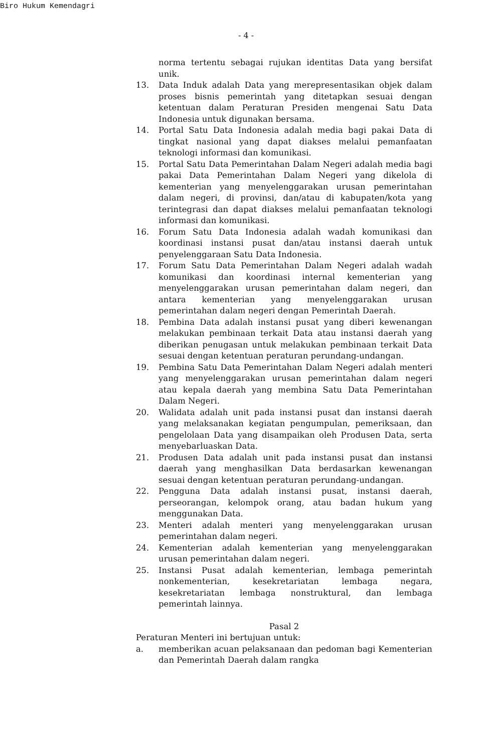Biro Hukum Kemendagri
- 4 -
norma tertentu sebagai rujukan identitas Data yang bersifat unik.
13. Data Induk adalah Data yang merepresentasikan objek dalam proses bisnis pemerintah yang ditetapkan sesuai dengan ketentuan dalam Peraturan Presiden mengenai Satu Data Indonesia untuk digunakan bersama.
14. Portal Satu Data Indonesia adalah media bagi pakai Data di tingkat nasional yang dapat diakses melalui pemanfaatan teknologi informasi dan komunikasi.
15. Portal Satu Data Pemerintahan Dalam Negeri adalah media bagi pakai Data Pemerintahan Dalam Negeri yang dikelola di kementerian yang menyelenggarakan urusan pemerintahan dalam negeri, di provinsi, dan/atau di kabupaten/kota yang terintegrasi dan dapat diakses melalui pemanfaatan teknologi informasi dan komunikasi.
16. Forum Satu Data Indonesia adalah wadah komunikasi dan koordinasi instansi pusat dan/atau instansi daerah untuk penyelenggaraan Satu Data Indonesia.
17. Forum Satu Data Pemerintahan Dalam Negeri adalah wadah komunikasi dan koordinasi internal kementerian yang menyelenggarakan urusan pemerintahan dalam negeri, dan antara kementerian yang menyelenggarakan urusan pemerintahan dalam negeri dengan Pemerintah Daerah.
18. Pembina Data adalah instansi pusat yang diberi kewenangan melakukan pembinaan terkait Data atau instansi daerah yang diberikan penugasan untuk melakukan pembinaan terkait Data sesuai dengan ketentuan peraturan perundang-undangan.
19. Pembina Satu Data Pemerintahan Dalam Negeri adalah menteri yang menyelenggarakan urusan pemerintahan dalam negeri atau kepala daerah yang membina Satu Data Pemerintahan Dalam Negeri.
20. Walidata adalah unit pada instansi pusat dan instansi daerah yang melaksanakan kegiatan pengumpulan, pemeriksaan, dan pengelolaan Data yang disampaikan oleh Produsen Data, serta menyebarluaskan Data.
21. Produsen Data adalah unit pada instansi pusat dan instansi daerah yang menghasilkan Data berdasarkan kewenangan sesuai dengan ketentuan peraturan perundang-undangan.
22. Pengguna Data adalah instansi pusat, instansi daerah, perseorangan, kelompok orang, atau badan hukum yang menggunakan Data.
23. Menteri adalah menteri yang menyelenggarakan urusan pemerintahan dalam negeri.
24. Kementerian adalah kementerian yang menyelenggarakan urusan pemerintahan dalam negeri.
25. Instansi Pusat adalah kementerian, lembaga pemerintah nonkementerian, kesekretariatan lembaga negara, kesekretariatan lembaga nonstruktural, dan lembaga pemerintah lainnya.
Pasal 2
Peraturan Menteri ini bertujuan untuk:
a. memberikan acuan pelaksanaan dan pedoman bagi Kementerian dan Pemerintah Daerah dalam rangka